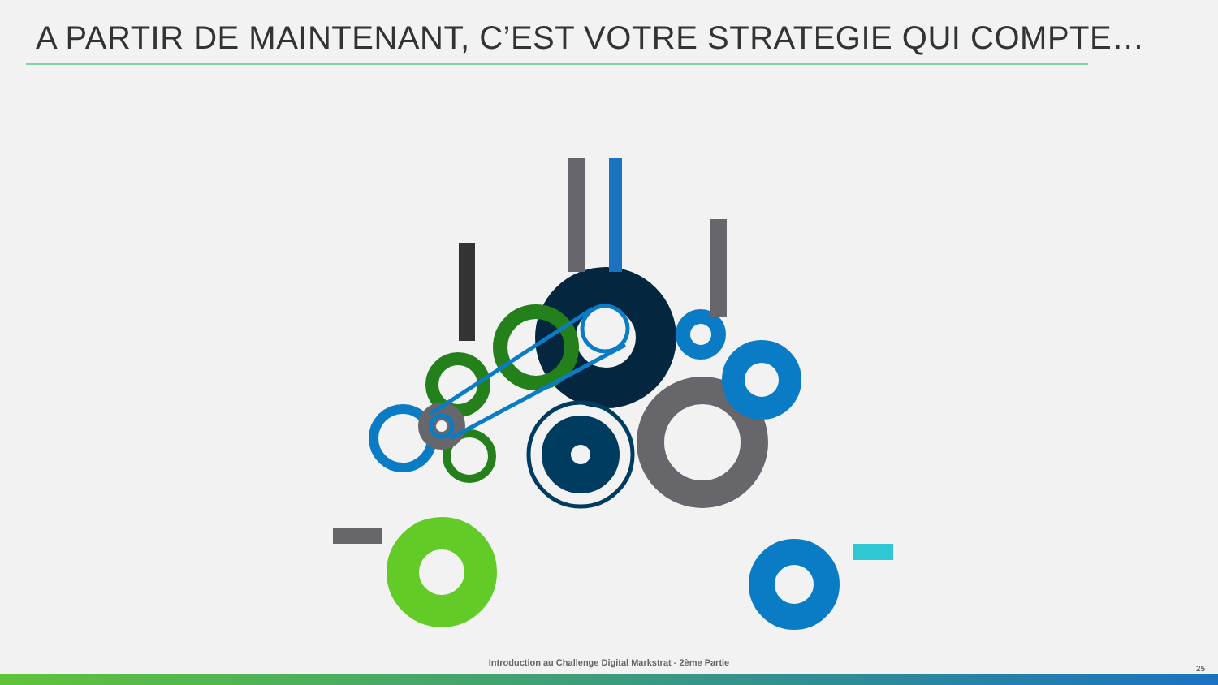A PARTIR DE MAINTENANT, C’EST VOTRE STRATEGIE QUI COMPTE…
Introduction au Challenge Digital Markstrat - 2ème Partie
25